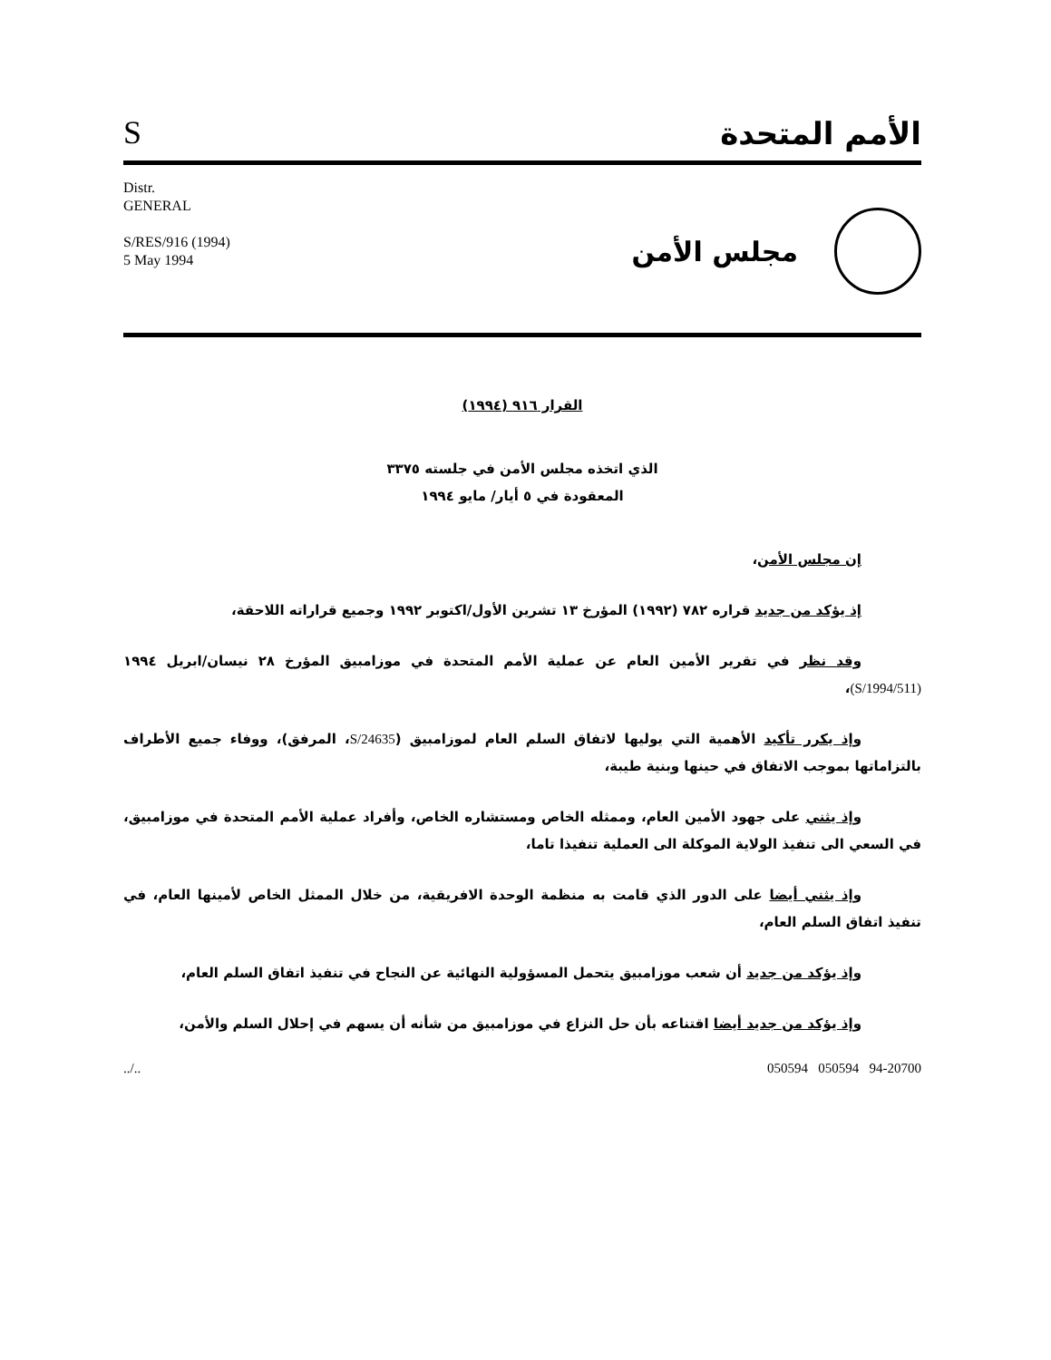Sالأمم المتحدة
Distr.
GENERAL
S/RES/916 (1994)
5 May 1994
مجلس الأمن
القرار ٩١٦ (١٩٩٤)
الذي اتخذه مجلس الأمن في جلسته ٣٣٧٥
المعقودة في ٥ أيار/ مايو ١٩٩٤
إن مجلس الأمن،
إذ يؤكد من جديد قراره ٧٨٢ (١٩٩٢) المؤرخ ١٣ تشرين الأول/اكتوبر ١٩٩٢ وجميع قراراته اللاحقة،
وقد نظر في تقرير الأمين العام عن عملية الأمم المتحدة في موزامبيق المؤرخ ٢٨ نيسان/ابريل ١٩٩٤ (S/1994/511)،
وإذ يكرر تأكيد الأهمية التي يوليها لاتفاق السلم العام لموزامبيق (S/24635، المرفق)، ووفاء جميع الأطراف بالتزاماتها بموجب الاتفاق في حينها وبنية طيبة،
وإذ يثني على جهود الأمين العام، وممثله الخاص ومستشاره الخاص، وأفراد عملية الأمم المتحدة في موزامبيق، في السعي الى تنفيذ الولاية الموكلة الى العملية تنفيذا تاما،
وإذ يثني أيضا على الدور الذي قامت به منظمة الوحدة الافريقية، من خلال الممثل الخاص لأمينها العام، في تنفيذ اتفاق السلم العام،
وإذ يؤكد من جديد أن شعب موزامبيق يتحمل المسؤولية النهائية عن النجاح في تنفيذ اتفاق السلم العام،
وإذ يؤكد من جديد أيضا اقتناعه بأن حل النزاع في موزامبيق من شأنه أن يسهم في إحلال السلم والأمن،
../.. 050594 050594 94-20700